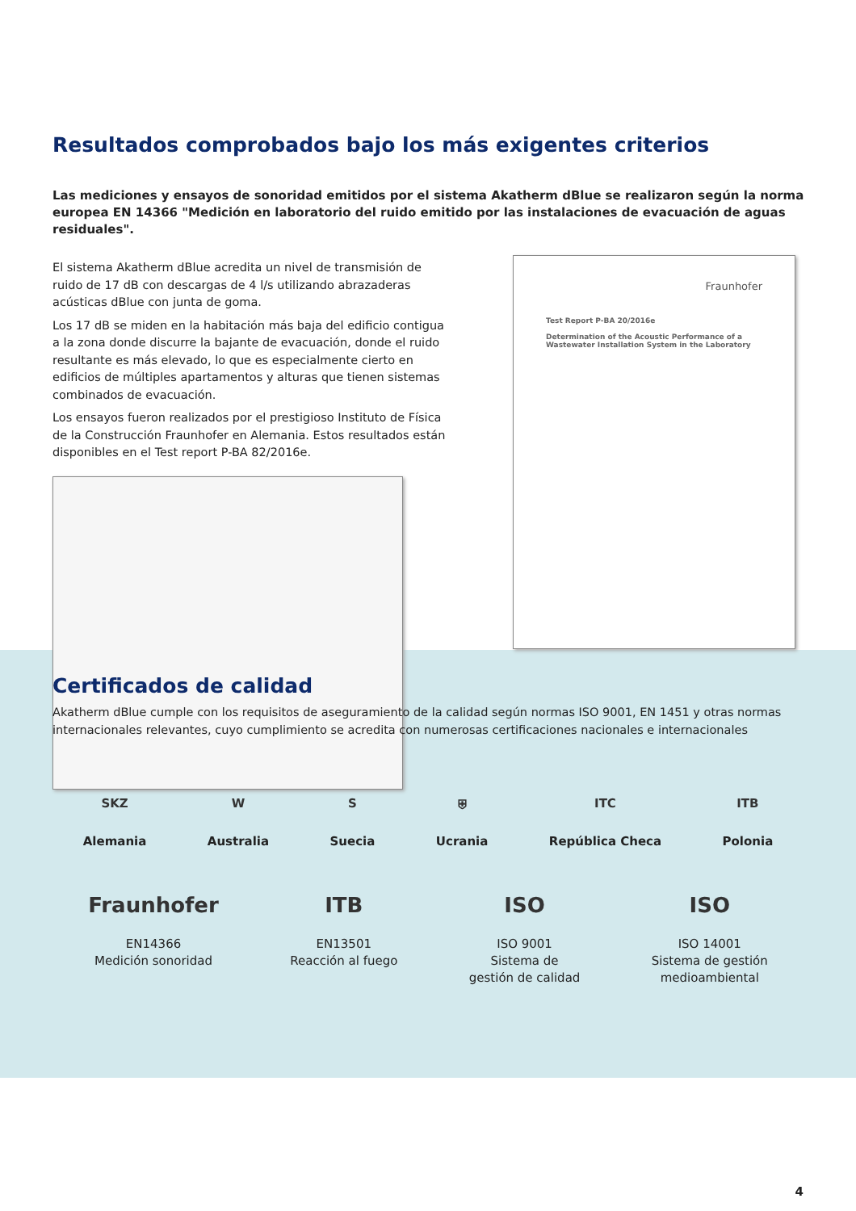Resultados comprobados bajo los más exigentes criterios
Las mediciones y ensayos de sonoridad emitidos por el sistema Akatherm dBlue se realizaron según la norma europea EN 14366 "Medición en laboratorio del ruido emitido por las instalaciones de evacuación de aguas residuales".
El sistema Akatherm dBlue acredita un nivel de transmisión de ruido de 17 dB con descargas de 4 l/s utilizando abrazaderas acústicas dBlue con junta de goma.
Los 17 dB se miden en la habitación más baja del edificio contigua a la zona donde discurre la bajante de evacuación, donde el ruido resultante es más elevado, lo que es especialmente cierto en edificios de múltiples apartamentos y alturas que tienen sistemas combinados de evacuación.
Los ensayos fueron realizados por el prestigioso Instituto de Física de la Construcción Fraunhofer en Alemania. Estos resultados están disponibles en el Test report P-BA 82/2016e.
Fraunhofer
Test Report P-BA 20/2016e
Determination of the Acoustic Performance of a Wastewater Installation System in the Laboratory
Certificados de calidad
Akatherm dBlue cumple con los requisitos de aseguramiento de la calidad según normas ISO 9001, EN 1451 y otras normas internacionales relevantes, cuyo cumplimiento se acredita con numerosas certificaciones nacionales e internacionales
SKZ
Alemania
W
Australia
S
Suecia
⛨
Ucrania
ITC
República Checa
ITB
Polonia
Fraunhofer
EN14366
Medición sonoridad
ITB
EN13501
Reacción al fuego
ISO
ISO 9001
Sistema de
gestión de calidad
ISO
ISO 14001
Sistema de gestión
medioambiental
4